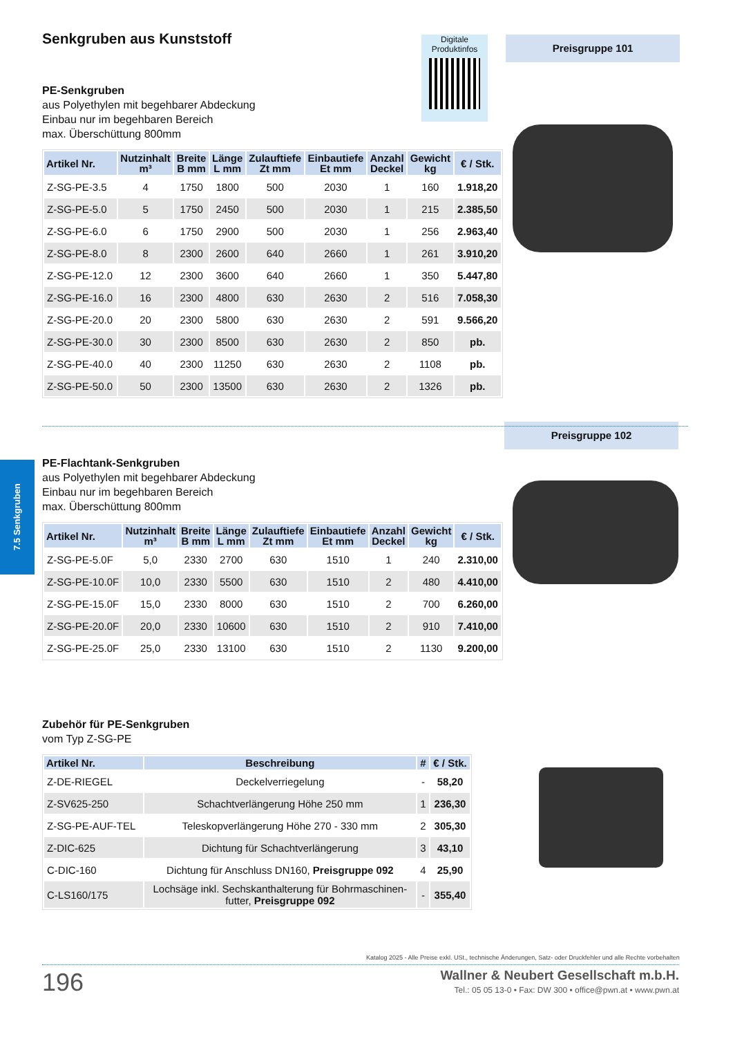7.5 Senkgruben
Digitale
Produktinfos
Preisgruppe 101
Preisgruppe 102
Senkgruben aus Kunststoff
PE-Senkgruben
aus Polyethylen mit begehbarer Abdeckung
Einbau nur im begehbaren Bereich
max. Überschüttung 800mm
| Artikel Nr. | Nutzinhalt m³ | Breite B mm | Länge L mm | Zulauftiefe Zt mm | Einbautiefe Et mm | Anzahl Deckel | Gewicht kg | € / Stk. |
| --- | --- | --- | --- | --- | --- | --- | --- | --- |
| Z-SG-PE-3.5 | 4 | 1750 | 1800 | 500 | 2030 | 1 | 160 | 1.918,20 |
| Z-SG-PE-5.0 | 5 | 1750 | 2450 | 500 | 2030 | 1 | 215 | 2.385,50 |
| Z-SG-PE-6.0 | 6 | 1750 | 2900 | 500 | 2030 | 1 | 256 | 2.963,40 |
| Z-SG-PE-8.0 | 8 | 2300 | 2600 | 640 | 2660 | 1 | 261 | 3.910,20 |
| Z-SG-PE-12.0 | 12 | 2300 | 3600 | 640 | 2660 | 1 | 350 | 5.447,80 |
| Z-SG-PE-16.0 | 16 | 2300 | 4800 | 630 | 2630 | 2 | 516 | 7.058,30 |
| Z-SG-PE-20.0 | 20 | 2300 | 5800 | 630 | 2630 | 2 | 591 | 9.566,20 |
| Z-SG-PE-30.0 | 30 | 2300 | 8500 | 630 | 2630 | 2 | 850 | pb. |
| Z-SG-PE-40.0 | 40 | 2300 | 11250 | 630 | 2630 | 2 | 1108 | pb. |
| Z-SG-PE-50.0 | 50 | 2300 | 13500 | 630 | 2630 | 2 | 1326 | pb. |
PE-Flachtank-Senkgruben
aus Polyethylen mit begehbarer Abdeckung
Einbau nur im begehbaren Bereich
max. Überschüttung 800mm
| Artikel Nr. | Nutzinhalt m³ | Breite B mm | Länge L mm | Zulauftiefe Zt mm | Einbautiefe Et mm | Anzahl Deckel | Gewicht kg | € / Stk. |
| --- | --- | --- | --- | --- | --- | --- | --- | --- |
| Z-SG-PE-5.0F | 5,0 | 2330 | 2700 | 630 | 1510 | 1 | 240 | 2.310,00 |
| Z-SG-PE-10.0F | 10,0 | 2330 | 5500 | 630 | 1510 | 2 | 480 | 4.410,00 |
| Z-SG-PE-15.0F | 15,0 | 2330 | 8000 | 630 | 1510 | 2 | 700 | 6.260,00 |
| Z-SG-PE-20.0F | 20,0 | 2330 | 10600 | 630 | 1510 | 2 | 910 | 7.410,00 |
| Z-SG-PE-25.0F | 25,0 | 2330 | 13100 | 630 | 1510 | 2 | 1130 | 9.200,00 |
Zubehör für PE-Senkgruben
vom Typ Z-SG-PE
| Artikel Nr. | Beschreibung | # | € / Stk. |
| --- | --- | --- | --- |
| Z-DE-RIEGEL | Deckelverriegelung | - | 58,20 |
| Z-SV625-250 | Schachtverlängerung Höhe 250 mm | 1 | 236,30 |
| Z-SG-PE-AUF-TEL | Teleskopverlängerung Höhe 270 - 330 mm | 2 | 305,30 |
| Z-DIC-625 | Dichtung für Schachtverlängerung | 3 | 43,10 |
| C-DIC-160 | Dichtung für Anschluss DN160, Preisgruppe 092 | 4 | 25,90 |
| C-LS160/175 | Lochsäge inkl. Sechskanthalterung für Bohrmaschinen- futter, Preisgruppe 092 | - | 355,40 |
Katalog 2025 - Alle Preise exkl. USt., technische Änderungen, Satz- oder Druckfehler und alle Rechte vorbehalten
196
Wallner & Neubert Gesellschaft m.b.H.
Tel.: 05 05 13-0 • Fax: DW 300 • office@pwn.at • www.pwn.at